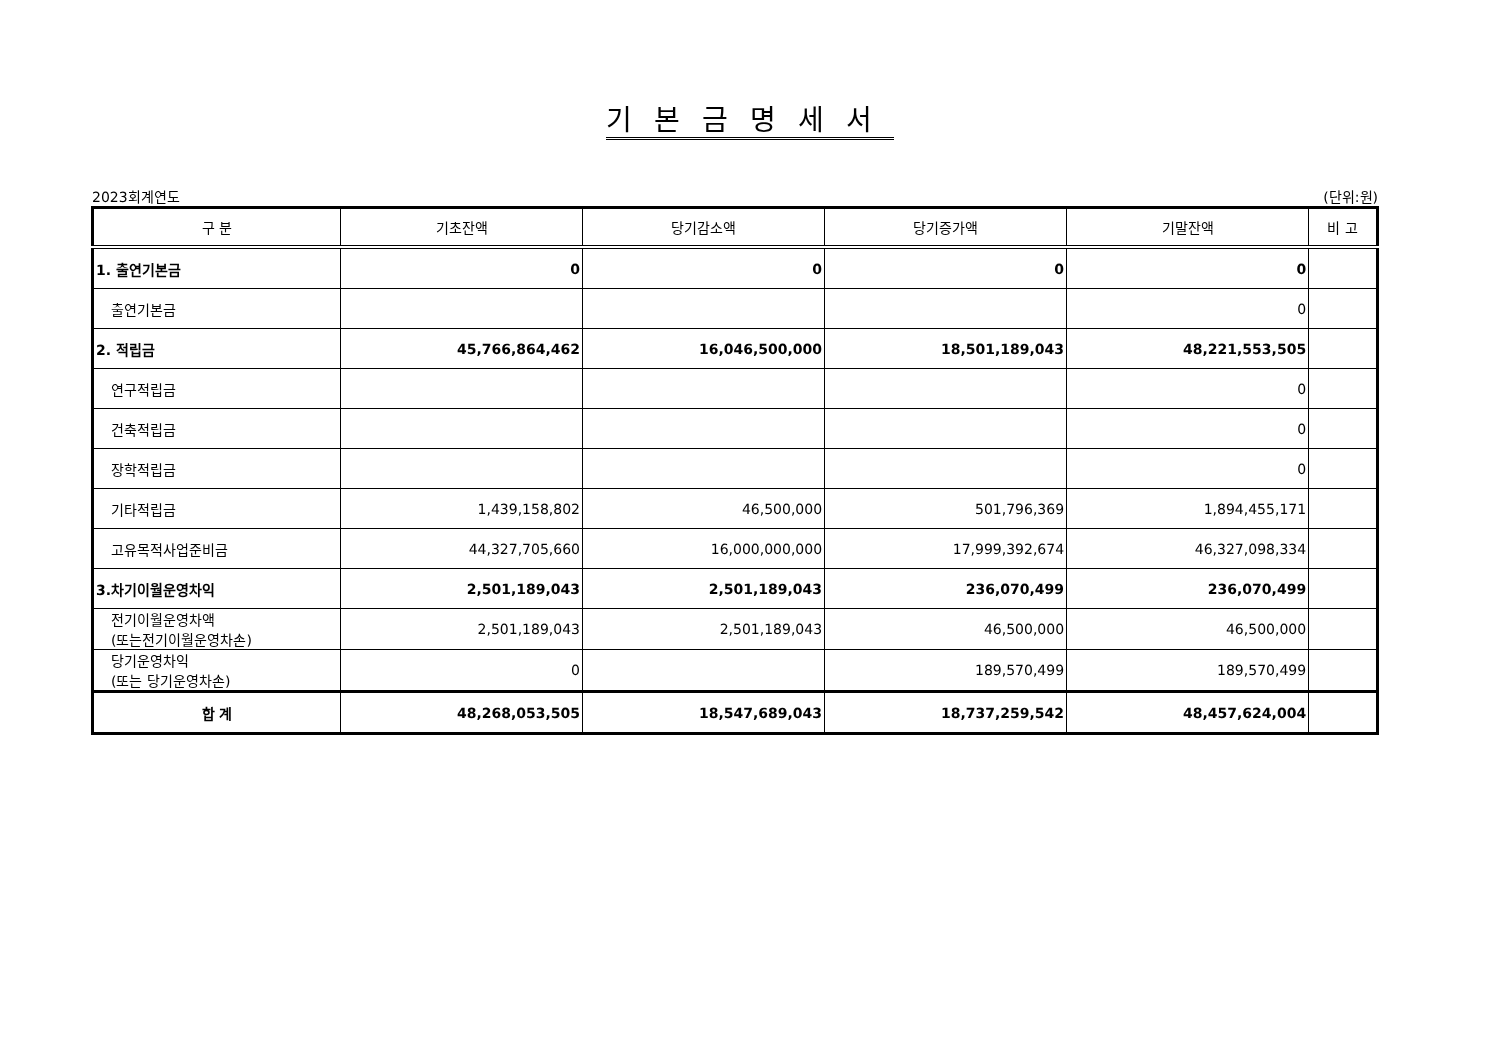기본금명세서
2023회계연도 (단위:원)
| 구 분 | 기초잔액 | 당기감소액 | 당기증가액 | 기말잔액 | 비 고 |
| --- | --- | --- | --- | --- | --- |
| 1. 출연기본금 | 0 | 0 | 0 | 0 | |
| 출연기본금 | | | | 0 | |
| 2. 적립금 | 45,766,864,462 | 16,046,500,000 | 18,501,189,043 | 48,221,553,505 | |
| 연구적립금 | | | | 0 | |
| 건축적립금 | | | | 0 | |
| 장학적립금 | | | | 0 | |
| 기타적립금 | 1,439,158,802 | 46,500,000 | 501,796,369 | 1,894,455,171 | |
| 고유목적사업준비금 | 44,327,705,660 | 16,000,000,000 | 17,999,392,674 | 46,327,098,334 | |
| 3.차기이월운영차익 | 2,501,189,043 | 2,501,189,043 | 236,070,499 | 236,070,499 | |
| 전기이월운영차액 (또는전기이월운영차손) | 2,501,189,043 | 2,501,189,043 | 46,500,000 | 46,500,000 | |
| 당기운영차익 (또는 당기운영차손) | 0 | | 189,570,499 | 189,570,499 | |
| 합 계 | 48,268,053,505 | 18,547,689,043 | 18,737,259,542 | 48,457,624,004 | |